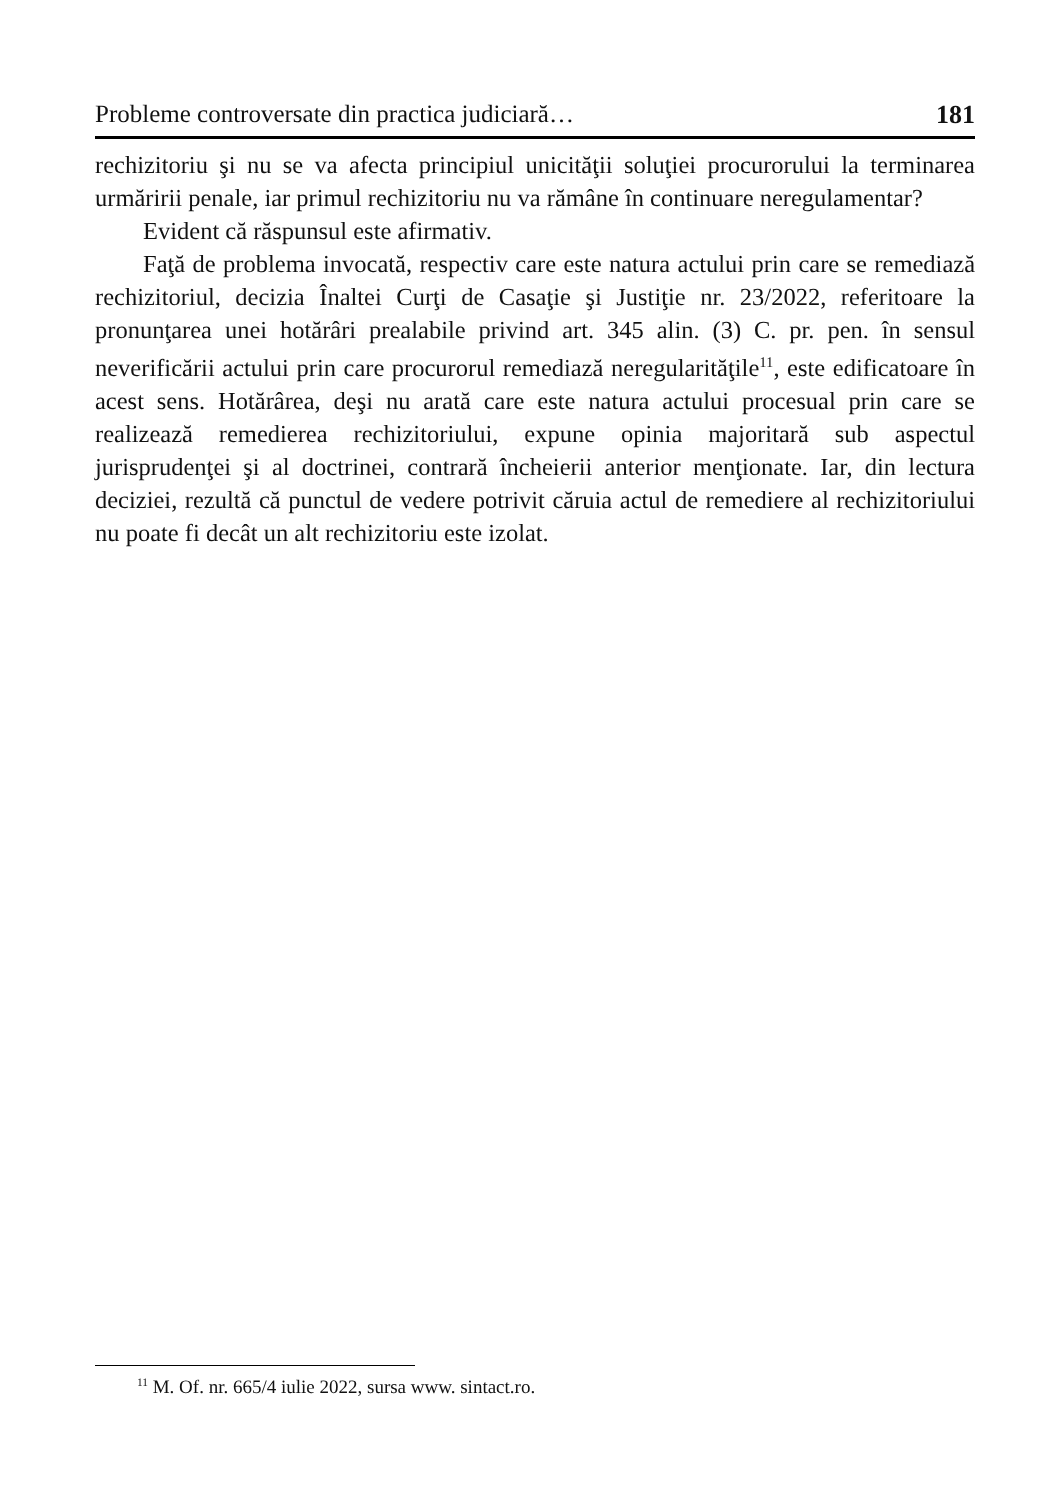Probleme controversate din practica judiciară… 181
rechizitoriu şi nu se va afecta principiul unicităţii soluţiei procurorului la terminarea urmăririi penale, iar primul rechizitoriu nu va rămâne în continuare neregulamentar?
Evident că răspunsul este afirmativ.
Faţă de problema invocată, respectiv care este natura actului prin care se remediază rechizitoriul, decizia Înaltei Curţi de Casaţie şi Justiţie nr. 23/2022, referitoare la pronunţarea unei hotărâri prealabile privind art. 345 alin. (3) C. pr. pen. în sensul neverificării actului prin care procurorul remediază neregularităţile<sup>11</sup>, este edificatoare în acest sens. Hotărârea, deşi nu arată care este natura actului procesual prin care se realizează remedierea rechizitoriului, expune opinia majoritară sub aspectul jurisprudenţei şi al doctrinei, contrară încheierii anterior menţionate. Iar, din lectura deciziei, rezultă că punctul de vedere potrivit căruia actul de remediere al rechizitoriului nu poate fi decât un alt rechizitoriu este izolat.
<sup>11</sup> M. Of. nr. 665/4 iulie 2022, sursa www. sintact.ro.